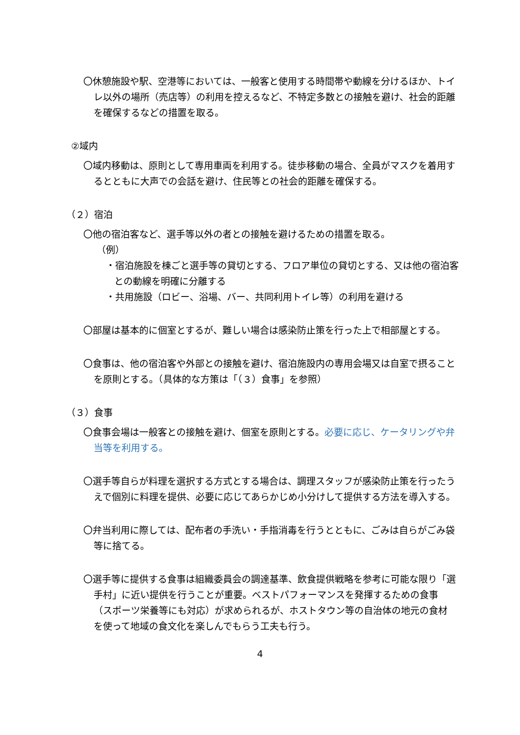〇休憩施設や駅、空港等においては、一般客と使用する時間帯や動線を分けるほか、トイレ以外の場所（売店等）の利用を控えるなど、不特定多数との接触を避け、社会的距離を確保するなどの措置を取る。
②域内
〇域内移動は、原則として専用車両を利用する。徒歩移動の場合、全員がマスクを着用するとともに大声での会話を避け、住民等との社会的距離を確保する。
（２）宿泊
〇他の宿泊客など、選手等以外の者との接触を避けるための措置を取る。
（例）
・宿泊施設を棟ごと選手等の貸切とする、フロア単位の貸切とする、又は他の宿泊客との動線を明確に分離する
・共用施設（ロビー、浴場、バー、共同利用トイレ等）の利用を避ける
〇部屋は基本的に個室とするが、難しい場合は感染防止策を行った上で相部屋とする。
〇食事は、他の宿泊客や外部との接触を避け、宿泊施設内の専用会場又は自室で摂ることを原則とする。（具体的な方策は「（３）食事」を参照）
（３）食事
〇食事会場は一般客との接触を避け、個室を原則とする。必要に応じ、ケータリングや弁当等を利用する。
〇選手等自らが料理を選択する方式とする場合は、調理スタッフが感染防止策を行ったうえで個別に料理を提供、必要に応じてあらかじめ小分けして提供する方法を導入する。
〇弁当利用に際しては、配布者の手洗い・手指消毒を行うとともに、ごみは自らがごみ袋等に捨てる。
〇選手等に提供する食事は組織委員会の調達基準、飲食提供戦略を参考に可能な限り「選手村」に近い提供を行うことが重要。ベストパフォーマンスを発揮するための食事（スポーツ栄養等にも対応）が求められるが、ホストタウン等の自治体の地元の食材を使って地域の食文化を楽しんでもらう工夫も行う。
4